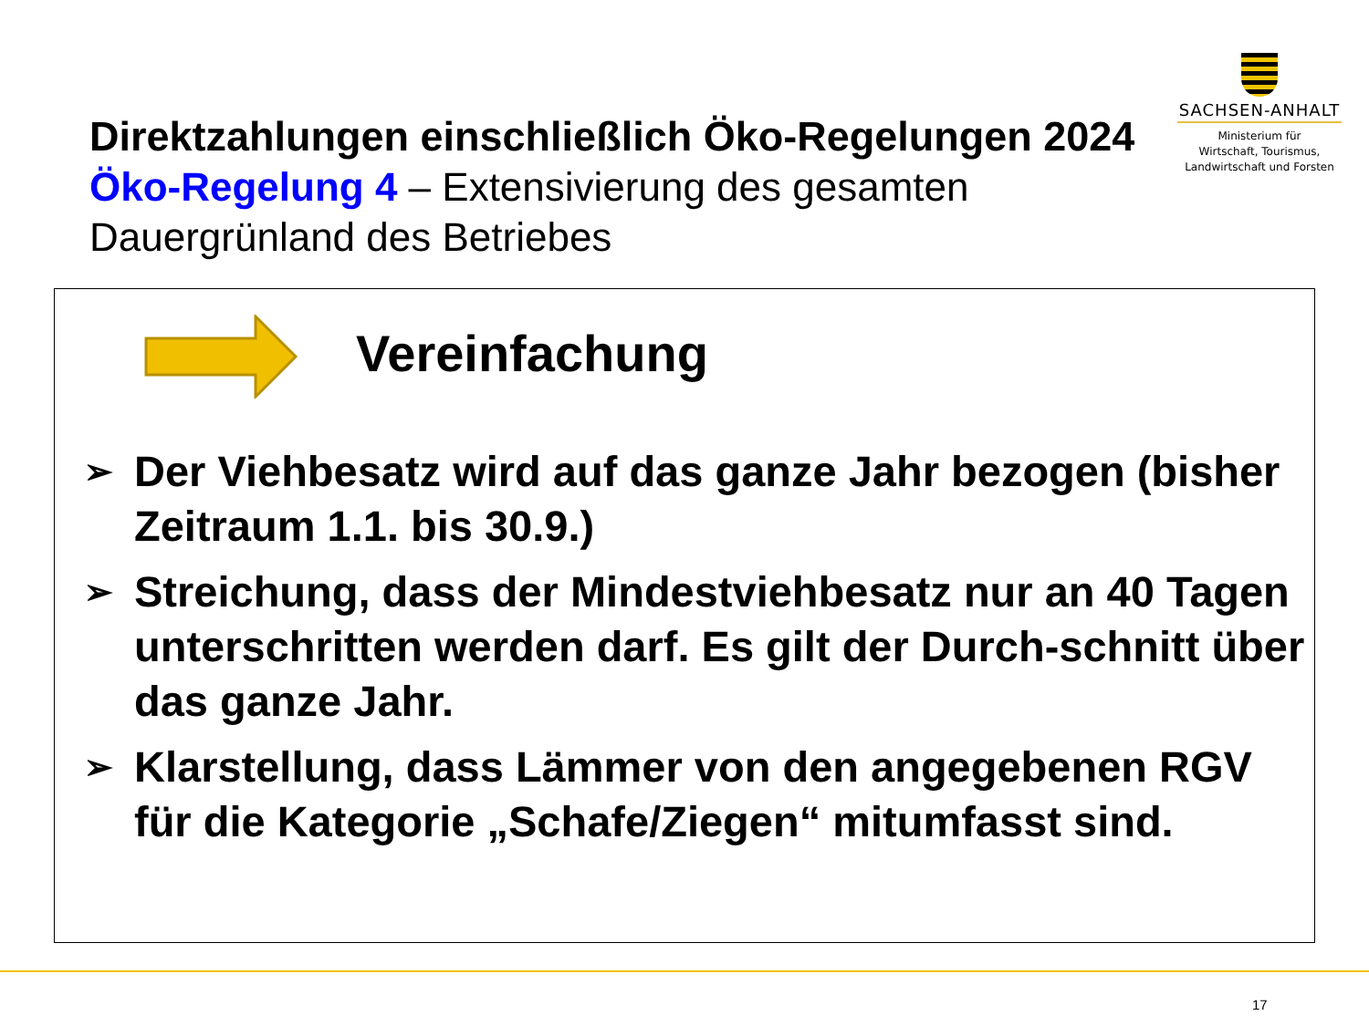Direktzahlungen einschließlich Öko-Regelungen 2024
Öko-Regelung 4 – Extensivierung des gesamten Dauergrünland des Betriebes
SACHSEN-ANHALT
Ministerium für
Wirtschaft, Tourismus,
Landwirtschaft und Forsten
Vereinfachung
➢ Der Viehbesatz wird auf das ganze Jahr bezogen (bisher Zeitraum 1.1. bis 30.9.)
➢ Streichung, dass der Mindestviehbesatz nur an 40 Tagen unterschritten werden darf. Es gilt der Durch-schnitt über das ganze Jahr.
➢ Klarstellung, dass Lämmer von den angegebenen RGV für die Kategorie „Schafe/Ziegen“ mitumfasst sind.
17